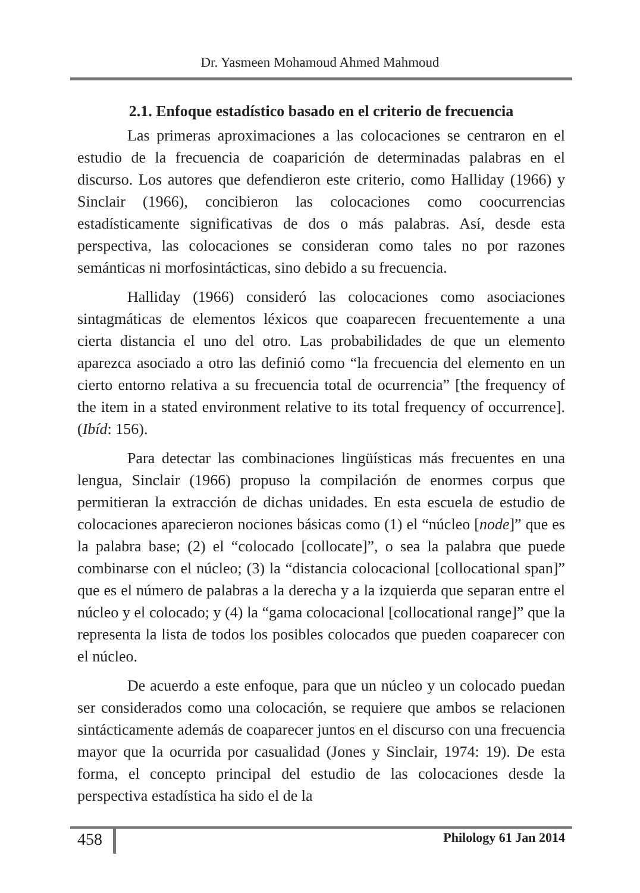Dr. Yasmeen Mohamoud Ahmed Mahmoud
2.1. Enfoque estadístico basado en el criterio de frecuencia
Las primeras aproximaciones a las colocaciones se centraron en el estudio de la frecuencia de coaparición de determinadas palabras en el discurso. Los autores que defendieron este criterio, como Halliday (1966) y Sinclair (1966), concibieron las colocaciones como coocurrencias estadísticamente significativas de dos o más palabras. Así, desde esta perspectiva, las colocaciones se consideran como tales no por razones semánticas ni morfosintácticas, sino debido a su frecuencia.
Halliday (1966) consideró las colocaciones como asociaciones sintagmáticas de elementos léxicos que coaparecen frecuentemente a una cierta distancia el uno del otro. Las probabilidades de que un elemento aparezca asociado a otro las definió como “la frecuencia del elemento en un cierto entorno relativa a su frecuencia total de ocurrencia” [the frequency of the item in a stated environment relative to its total frequency of occurrence]. (Ibíd: 156).
Para detectar las combinaciones lingüísticas más frecuentes en una lengua, Sinclair (1966) propuso la compilación de enormes corpus que permitieran la extracción de dichas unidades. En esta escuela de estudio de colocaciones aparecieron nociones básicas como (1) el “núcleo [node]” que es la palabra base; (2) el “colocado [collocate]”, o sea la palabra que puede combinarse con el núcleo; (3) la “distancia colocacional [collocational span]” que es el número de palabras a la derecha y a la izquierda que separan entre el núcleo y el colocado; y (4) la “gama colocacional [collocational range]” que la representa la lista de todos los posibles colocados que pueden coaparecer con el núcleo.
De acuerdo a este enfoque, para que un núcleo y un colocado puedan ser considerados como una colocación, se requiere que ambos se relacionen sintácticamente además de coaparecer juntos en el discurso con una frecuencia mayor que la ocurrida por casualidad (Jones y Sinclair, 1974: 19). De esta forma, el concepto principal del estudio de las colocaciones desde la perspectiva estadística ha sido el de la
458 Philology 61 Jan 2014